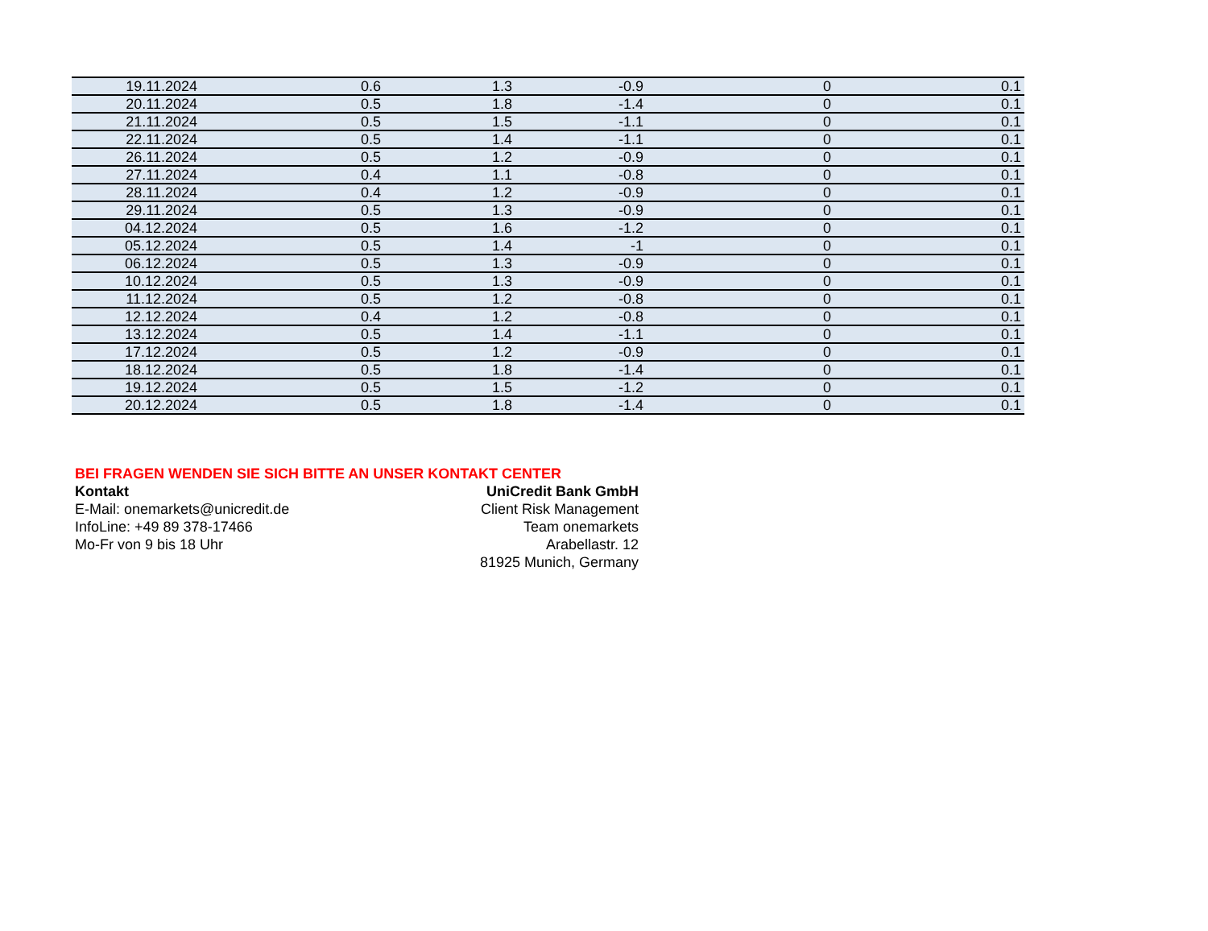| 19.11.2024 | 0.6 | 1.3 | -0.9 | 0 | 0.1 |
| 20.11.2024 | 0.5 | 1.8 | -1.4 | 0 | 0.1 |
| 21.11.2024 | 0.5 | 1.5 | -1.1 | 0 | 0.1 |
| 22.11.2024 | 0.5 | 1.4 | -1.1 | 0 | 0.1 |
| 26.11.2024 | 0.5 | 1.2 | -0.9 | 0 | 0.1 |
| 27.11.2024 | 0.4 | 1.1 | -0.8 | 0 | 0.1 |
| 28.11.2024 | 0.4 | 1.2 | -0.9 | 0 | 0.1 |
| 29.11.2024 | 0.5 | 1.3 | -0.9 | 0 | 0.1 |
| 04.12.2024 | 0.5 | 1.6 | -1.2 | 0 | 0.1 |
| 05.12.2024 | 0.5 | 1.4 | -1 | 0 | 0.1 |
| 06.12.2024 | 0.5 | 1.3 | -0.9 | 0 | 0.1 |
| 10.12.2024 | 0.5 | 1.3 | -0.9 | 0 | 0.1 |
| 11.12.2024 | 0.5 | 1.2 | -0.8 | 0 | 0.1 |
| 12.12.2024 | 0.4 | 1.2 | -0.8 | 0 | 0.1 |
| 13.12.2024 | 0.5 | 1.4 | -1.1 | 0 | 0.1 |
| 17.12.2024 | 0.5 | 1.2 | -0.9 | 0 | 0.1 |
| 18.12.2024 | 0.5 | 1.8 | -1.4 | 0 | 0.1 |
| 19.12.2024 | 0.5 | 1.5 | -1.2 | 0 | 0.1 |
| 20.12.2024 | 0.5 | 1.8 | -1.4 | 0 | 0.1 |
BEI FRAGEN WENDEN SIE SICH BITTE AN UNSER KONTAKT CENTER
Kontakt
E-Mail: onemarkets@unicredit.de
InfoLine: +49 89 378-17466
Mo-Fr von 9 bis 18 Uhr
UniCredit Bank GmbH
Client Risk Management
Team onemarkets
Arabellastr. 12
81925 Munich, Germany